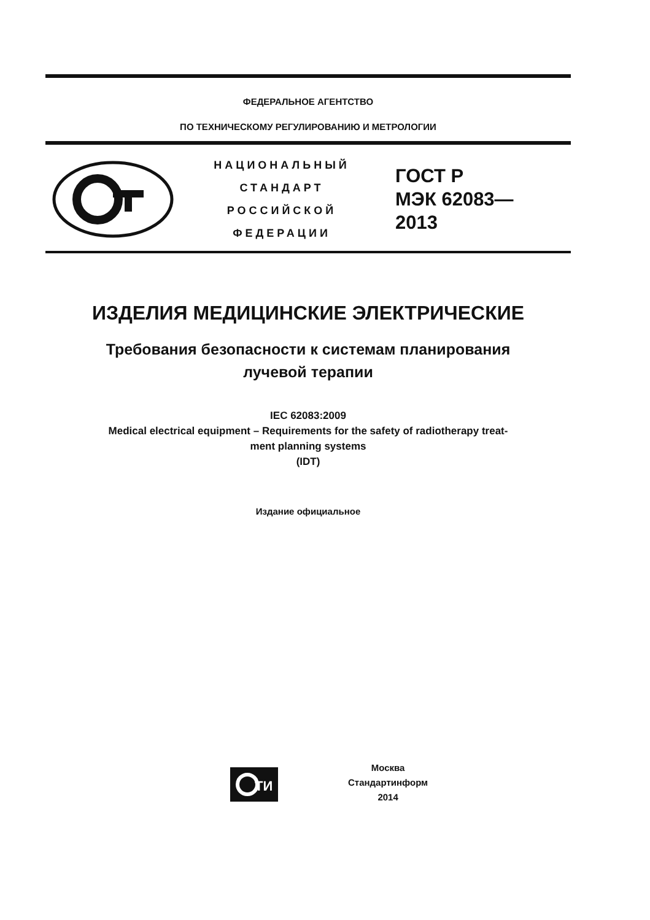ФЕДЕРАЛЬНОЕ АГЕНТСТВО
ПО ТЕХНИЧЕСКОМУ РЕГУЛИРОВАНИЮ И МЕТРОЛОГИИ
НАЦИОНАЛЬНЫЙ
СТАНДАРТ
РОССИЙСКОЙ
ФЕДЕРАЦИИ
ГОСТ Р
МЭК 62083—
2013
ИЗДЕЛИЯ МЕДИЦИНСКИЕ ЭЛЕКТРИЧЕСКИЕ
Требования безопасности к системам планирования
лучевой терапии
IEC 62083:2009
Medical electrical equipment – Requirements for the safety of radiotherapy treat-
ment planning systems
(IDT)
Издание официальное
ТИ
Москва
Стандартинформ
2014